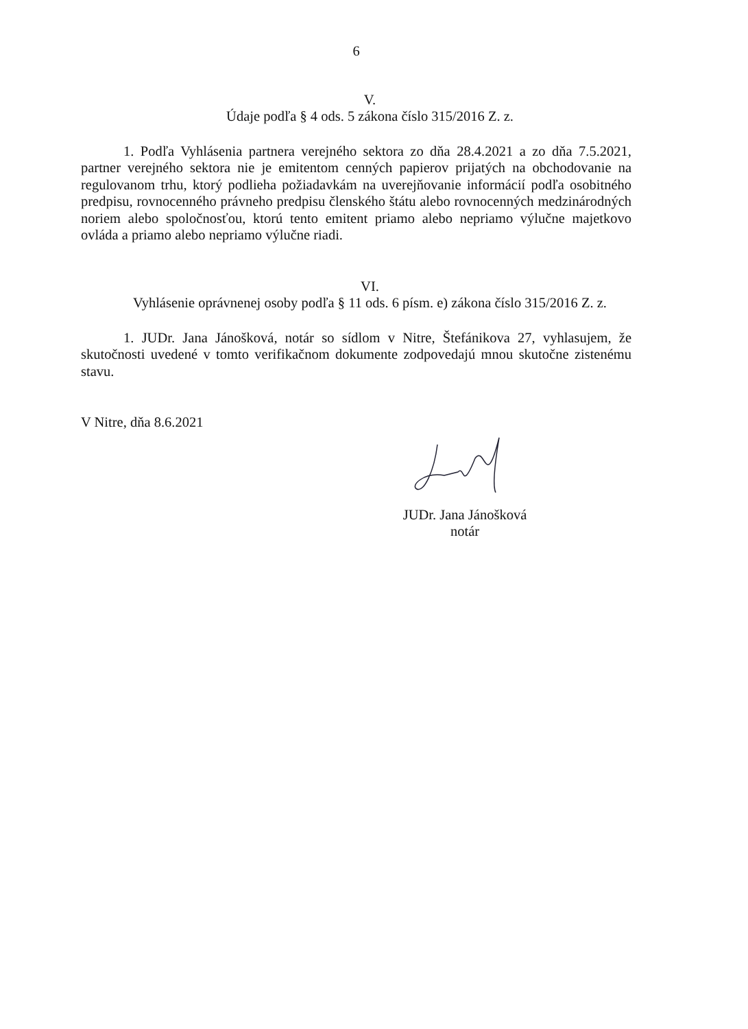6
V.
Údaje podľa § 4 ods. 5 zákona číslo 315/2016 Z. z.
1. Podľa Vyhlásenia partnera verejného sektora zo dňa 28.4.2021 a zo dňa 7.5.2021, partner verejného sektora nie je emitentom cenných papierov prijatých na obchodovanie na regulovanom trhu, ktorý podlieha požiadavkám na uverejňovanie informácií podľa osobitného predpisu, rovnocenného právneho predpisu členského štátu alebo rovnocenných medzinárodných noriem alebo spoločnosťou, ktorú tento emitent priamo alebo nepriamo výlučne majetkovo ovláda a priamo alebo nepriamo výlučne riadi.
VI.
Vyhlásenie oprávnenej osoby podľa § 11 ods. 6 písm. e) zákona číslo 315/2016 Z. z.
1. JUDr. Jana Jánošková, notár so sídlom v Nitre, Štefánikova 27, vyhlasujem, že skutočnosti uvedené v tomto verifikačnom dokumente zodpovedajú mnou skutočne zistenému stavu.
V Nitre, dňa 8.6.2021
JUDr. Jana Jánošková
notár